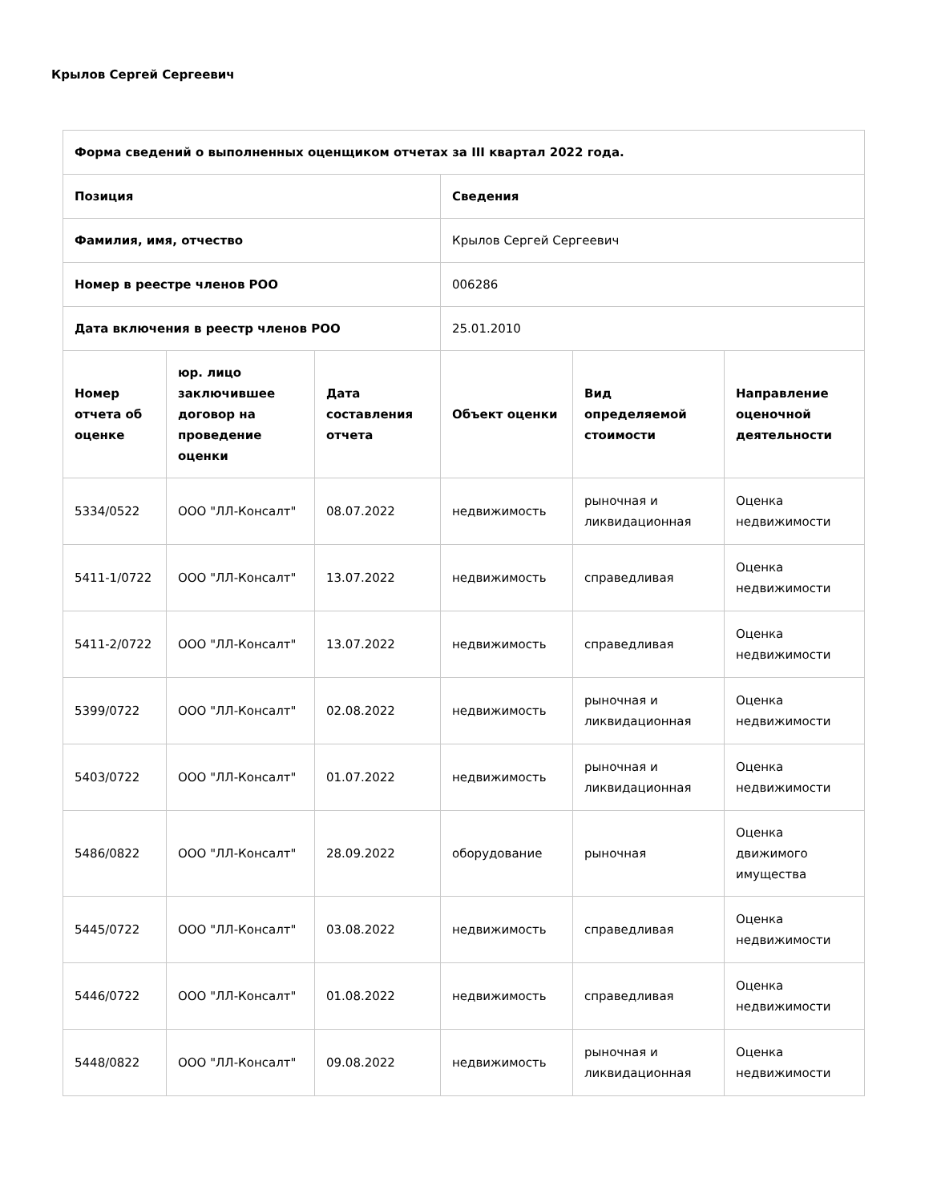Крылов Сергей Сергеевич
| Форма сведений о выполненных оценщиком отчетах за III квартал 2022 года. | | | | | |
| --- | --- | --- | --- | --- | --- |
| Позиция | | | Сведения | | |
| Фамилия, имя, отчество | | | Крылов Сергей Сергеевич | | |
| Номер в реестре членов РОО | | | 006286 | | |
| Дата включения в реестр членов РОО | | | 25.01.2010 | | |
| Номер отчета об оценке | юр. лицо заключившее договор на проведение оценки | Дата составления отчета | Объект оценки | Вид определяемой стоимости | Направление оценочной деятельности |
| 5334/0522 | ООО "ЛЛ-Консалт" | 08.07.2022 | недвижимость | рыночная и ликвидационная | Оценка недвижимости |
| 5411-1/0722 | ООО "ЛЛ-Консалт" | 13.07.2022 | недвижимость | справедливая | Оценка недвижимости |
| 5411-2/0722 | ООО "ЛЛ-Консалт" | 13.07.2022 | недвижимость | справедливая | Оценка недвижимости |
| 5399/0722 | ООО "ЛЛ-Консалт" | 02.08.2022 | недвижимость | рыночная и ликвидационная | Оценка недвижимости |
| 5403/0722 | ООО "ЛЛ-Консалт" | 01.07.2022 | недвижимость | рыночная и ликвидационная | Оценка недвижимости |
| 5486/0822 | ООО "ЛЛ-Консалт" | 28.09.2022 | оборудование | рыночная | Оценка движимого имущества |
| 5445/0722 | ООО "ЛЛ-Консалт" | 03.08.2022 | недвижимость | справедливая | Оценка недвижимости |
| 5446/0722 | ООО "ЛЛ-Консалт" | 01.08.2022 | недвижимость | справедливая | Оценка недвижимости |
| 5448/0822 | ООО "ЛЛ-Консалт" | 09.08.2022 | недвижимость | рыночная и ликвидационная | Оценка недвижимости |